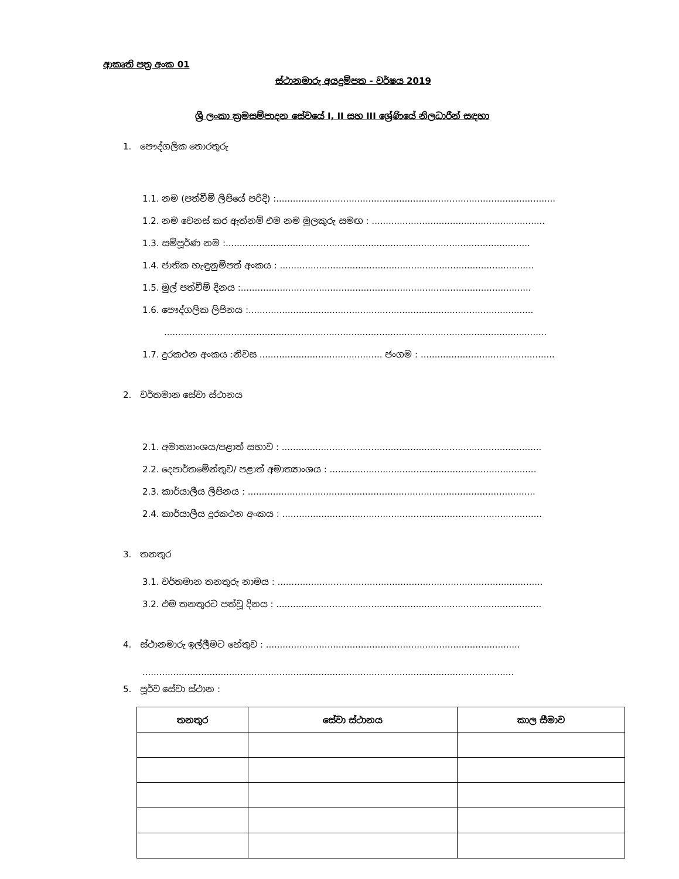ආකෘති පත්‍ර අංක 01
ස්ථානමාරු අයදුම්පත - වර්ෂය 2019
ශ්‍රී ලංකා ක්‍රමසම්පාදන සේවයේ I, II සහ III ශ්‍රේණියේ නිලධාරීන් සඳහා
1. පෞද්ගලික තොරතුරු
1.1. නම (පත්වීම් ලිපියේ පරිදි) :....................................................................................................
1.2. නම වෙනස් කර ඇත්නම් එම නම මුලකුරු සමඟ : ..............................................................
1.3. සම්පූර්ණ නම :.............................................................................................................
1.4. ජාතික හැඳුනුම්පත් අංකය : ...........................................................................................
1.5. මුල් පත්වීම් දිනය :........................................................................................................
1.6. පෞද්ගලික ලිපිනය :......................................................................................................
.........................................................................................................................................
1.7. දුරකථන අංකය :නිවස ............................................ ජංගම : ................................................
2. වර්තමාන සේවා ස්ථානය
2.1. අමාත්‍යාංශය/පළාත් සභාව : .............................................................................................
2.2. දෙපාර්තමේන්තුව/ පළාත් අමාත්‍යාංශය : ..........................................................................
2.3. කාර්යාලීය ලිපිනය : .......................................................................................................
2.4. කාර්යාලීය දුරකථන අංකය : .............................................................................................
3. තනතුර
3.1. වර්තමාන තනතුරු නාමය : ...............................................................................................
3.2. එම තනතුරට පත්වූ දිනය : ...............................................................................................
4. ස්ථානමාරු ඉල්ලීමට හේතුව : ...........................................................................................
.....................................................................................................................................
5. පූර්ව සේවා ස්ථාන :
| තනතුර | සේවා ස්ථානය | කාල සීමාව |
| --- | --- | --- |